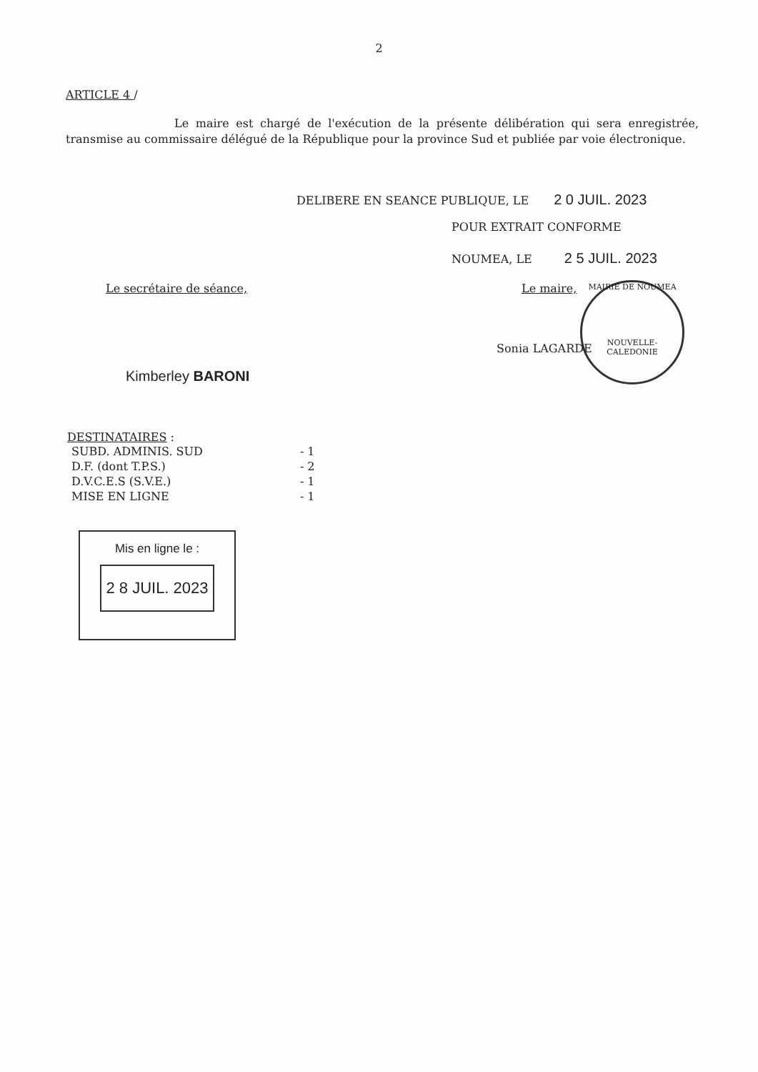2
ARTICLE 4 /
Le maire est chargé de l'exécution de la présente délibération qui sera enregistrée, transmise au commissaire délégué de la République pour la province Sud et publiée par voie électronique.
DELIBERE EN SEANCE PUBLIQUE, LE 2 0 JUIL. 2023
POUR EXTRAIT CONFORME
NOUMEA, LE 2 5 JUIL. 2023
Le secrétaire de séance, Le maire,
MAIRIE DE NOUMEA
NOUVELLE-CALEDONIE
Sonia LAGARDE
Kimberley BARONI
DESTINATAIRES :
| SUBD. ADMINIS. SUD | - 1 |
| D.F. (dont T.P.S.) | - 2 |
| D.V.C.E.S (S.V.E.) | - 1 |
| MISE EN LIGNE | - 1 |
Mis en ligne le :
2 8 JUIL. 2023